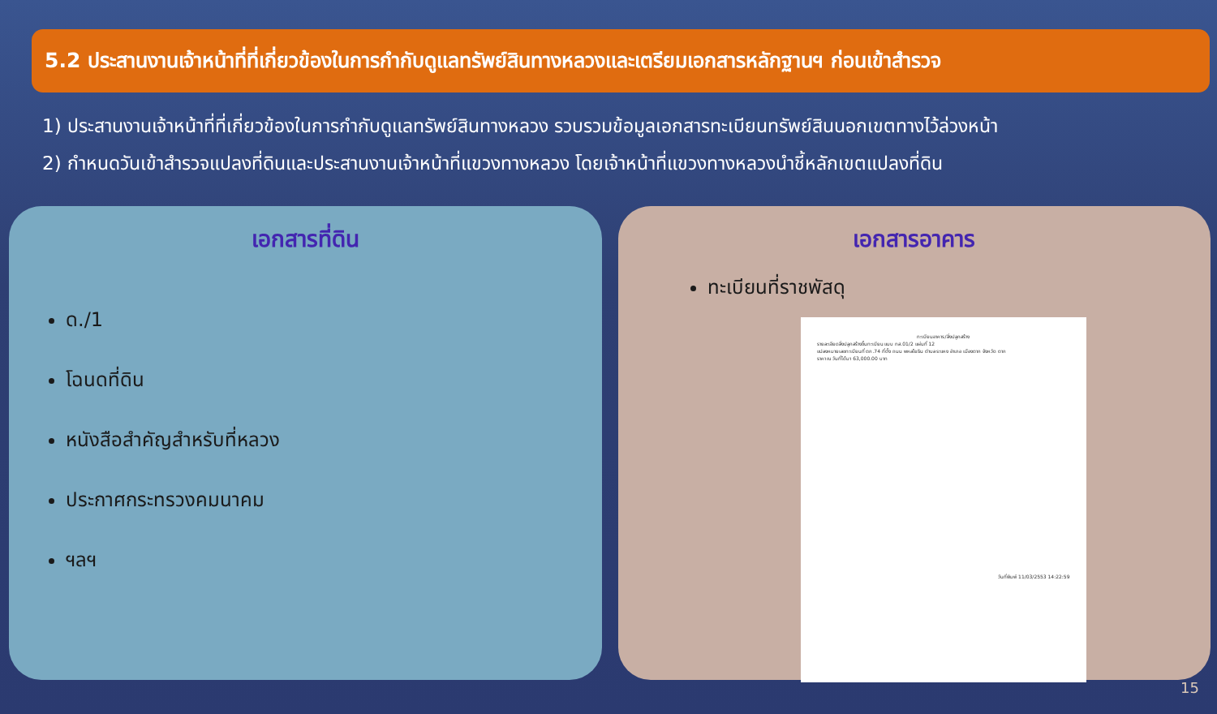5.2 ประสานงานเจ้าหน้าที่ที่เกี่ยวข้องในการกำกับดูแลทรัพย์สินทางหลวงและเตรียมเอกสารหลักฐานฯ ก่อนเข้าสำรวจ
1) ประสานงานเจ้าหน้าที่ที่เกี่ยวข้องในการกำกับดูแลทรัพย์สินทางหลวง รวบรวมข้อมูลเอกสารทะเบียนทรัพย์สินนอกเขตทางไว้ล่วงหน้า
2) กำหนดวันเข้าสำรวจแปลงที่ดินและประสานงานเจ้าหน้าที่แขวงทางหลวง โดยเจ้าหน้าที่แขวงทางหลวงนำชี้หลักเขตแปลงที่ดิน
เอกสารที่ดิน
ด./1
โฉนดที่ดิน
หนังสือสำคัญสำหรับที่หลวง
ประกาศกระทรวงคมนาคม
ฯลฯ
เอกสารอาคาร
ทะเบียนที่ราชพัสดุ
ทะเบียนอาคาร/สิ่งปลูกสร้าง
รายละเอียดสิ่งปลูกสร้างขึ้นทะเบียน แบบ ทส.01/2 แผ่นที่ 12
แปลงหมายเลขทะเบียนที่ ตก.74 ที่ตั้ง ถนน พหลโยธิน ตำบล ระแหง อำเภอ เมืองตาก จังหวัด ตาก
ราคา ณ วันที่ได้มา 63,000.00 บาท
วันที่พิมพ์ 11/03/2553 14:22:59
15